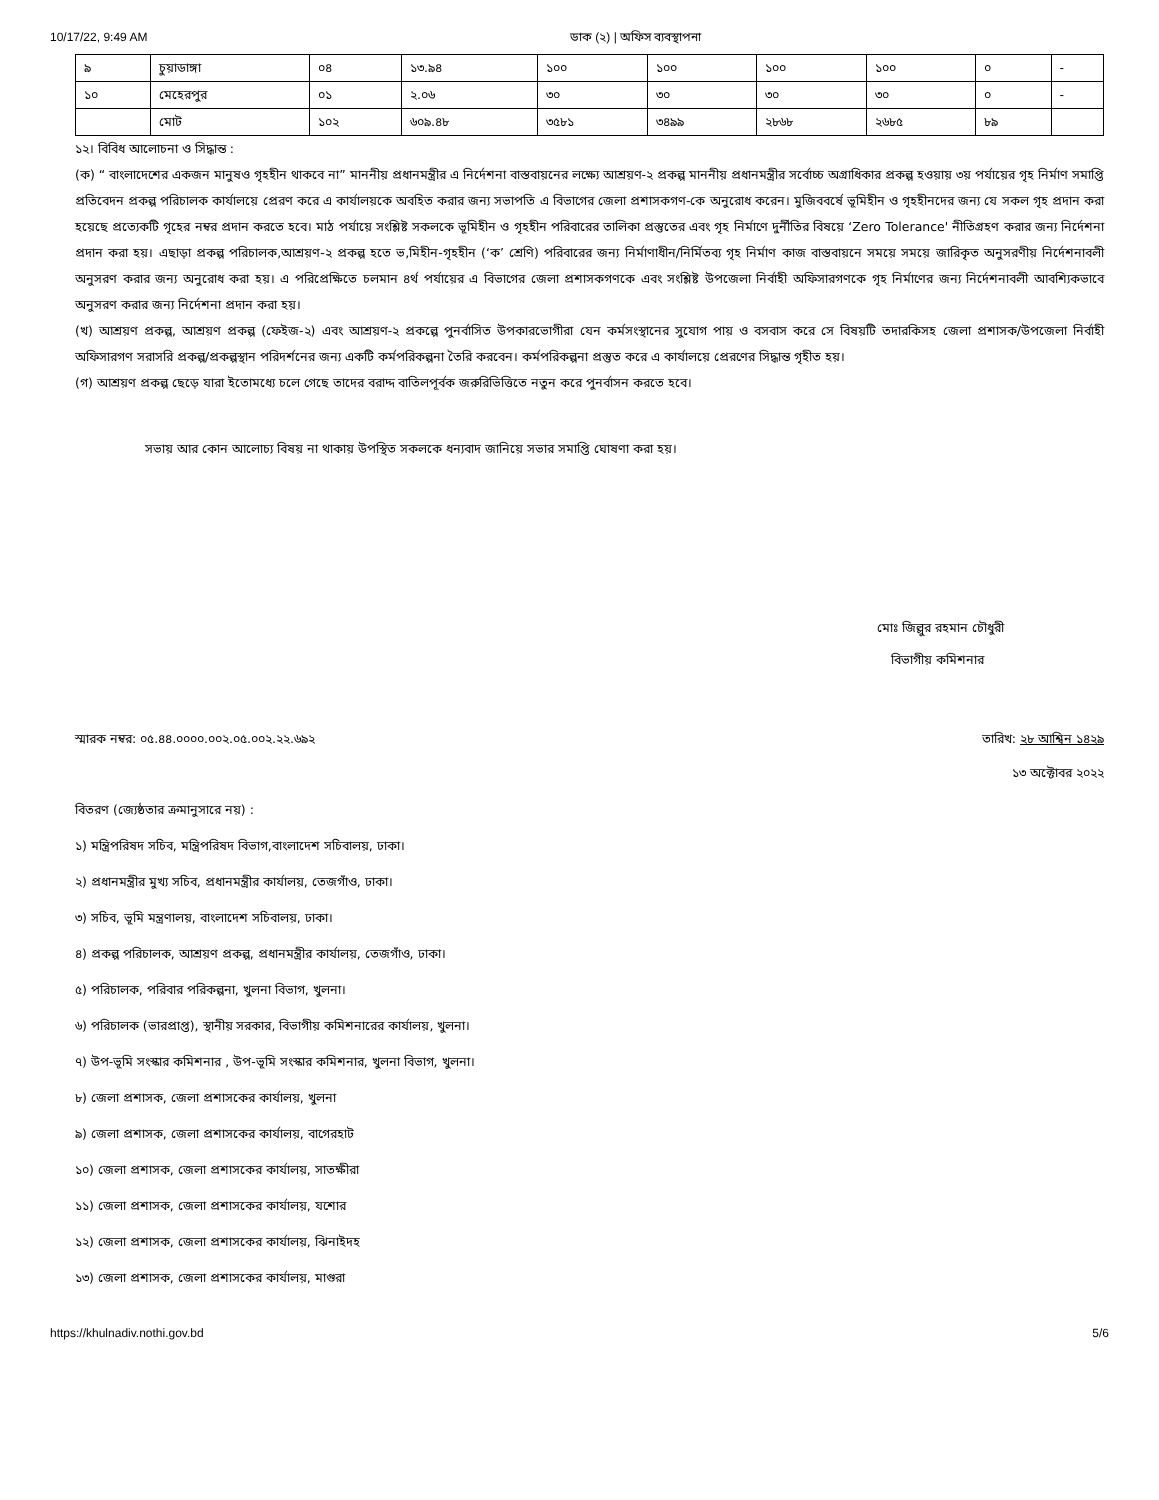10/17/22, 9:49 AM ডাক (২) | অফিস ব্যবস্থাপনা
| ৯ | চুয়াডাঙ্গা | ০৪ | ১৩.৯৪ | ১০০ | ১০০ | ১০০ | ১০০ | ০ | - |
| ১০ | মেহেরপুর | ০১ | ২.০৬ | ৩০ | ৩০ | ৩০ | ৩০ | ০ | - |
| | মোট | ১০২ | ৬০৯.৪৮ | ৩৫৮১ | ৩৪৯৯ | ২৮৬৮ | ২৬৮৫ | ৮৯ | |
১২। বিবিধ আলোচনা ও সিদ্ধান্ত :
(ক) “ বাংলাদেশের একজন মানুষও গৃহহীন থাকবে না” মাননীয় প্রধানমন্ত্রীর এ নির্দেশনা বাস্তবায়নের লক্ষ্যে আশ্রয়ণ-২ প্রকল্প মাননীয় প্রধানমন্ত্রীর সর্বোচ্চ অগ্রাধিকার প্রকল্প হওয়ায় ৩য় পর্যায়ের গৃহ নির্মাণ সমাপ্তি প্রতিবেদন প্রকল্প পরিচালক কার্যালয়ে প্রেরণ করে এ কার্যালয়কে অবহিত করার জন্য সভাপতি এ বিভাগের জেলা প্রশাসকগণ-কে অনুরোধ করেন। মুজিববর্ষে ভূমিহীন ও গৃহহীনদের জন্য যে সকল গৃহ প্রদান করা হয়েছে প্রত্যেকটি গৃহের নম্বর প্রদান করতে হবে। মাঠ পর্যায়ে সংশ্লিষ্ট সকলকে ভূমিহীন ও গৃহহীন পরিবারের তালিকা প্রস্তুতের এবং গৃহ নির্মাণে দুর্নীতির বিষয়ে ‘Zero Tolerance' নীতিগ্রহণ করার জন্য নির্দেশনা প্রদান করা হয়। এছাড়া প্রকল্প পরিচালক,আশ্রয়ণ-২ প্রকল্প হতে ভ‚মিহীন-গৃহহীন (‘ক’ শ্রেণি) পরিবারের জন্য নির্মাণাধীন/নির্মিতব্য গৃহ নির্মাণ কাজ বাস্তবায়নে সময়ে সময়ে জারিকৃত অনুসরণীয় নির্দেশনাবলী অনুসরণ করার জন্য অনুরোধ করা হয়। এ পরিপ্রেক্ষিতে চলমান ৪র্থ পর্যায়ের এ বিভাগের জেলা প্রশাসকগণকে এবং সংশ্লিষ্ট উপজেলা নির্বাহী অফিসারগণকে গৃহ নির্মাণের জন্য নির্দেশনাবলী আবশ্যিকভাবে অনুসরণ করার জন্য নির্দেশনা প্রদান করা হয়।
(খ) আশ্রয়ণ প্রকল্প, আশ্রয়ণ প্রকল্প (ফেইজ-২) এবং আশ্রয়ণ-২ প্রকল্পে পুনর্বাসিত উপকারভোগীরা যেন কর্মসংস্থানের সুযোগ পায় ও বসবাস করে সে বিষয়টি তদারকিসহ জেলা প্রশাসক/উপজেলা নির্বাহী অফিসারগণ সরাসরি প্রকল্প/প্রকল্পস্থান পরিদর্শনের জন্য একটি কর্মপরিকল্পনা তৈরি করবেন। কর্মপরিকল্পনা প্রস্তুত করে এ কার্যালয়ে প্রেরণের সিদ্ধান্ত গৃহীত হয়।
(গ) আশ্রয়ণ প্রকল্প ছেড়ে যারা ইতোমধ্যে চলে গেছে তাদের বরাদ্দ বাতিলপূর্বক জরুরিভিত্তিতে নতুন করে পুনর্বাসন করতে হবে।
সভায় আর কোন আলোচ্য বিষয় না থাকায় উপস্থিত সকলকে ধন্যবাদ জানিয়ে সভার সমাপ্তি ঘোষণা করা হয়।
মোঃ জিল্লুর রহমান চৌধুরী
বিভাগীয় কমিশনার
স্মারক নম্বর: ০৫.৪৪.০০০০.০০২.০৫.০০২.২২.৬৯২ তারিখ: ২৮ আশ্বিন ১৪২৯
১৩ অক্টোবর ২০২২
বিতরণ (জ্যেষ্ঠতার ক্রমানুসারে নয়) :
১) মন্ত্রিপরিষদ সচিব, মন্ত্রিপরিষদ বিভাগ,বাংলাদেশ সচিবালয়, ঢাকা।
২) প্রধানমন্ত্রীর মুখ্য সচিব, প্রধানমন্ত্রীর কার্যালয়, তেজগাঁও, ঢাকা।
৩) সচিব, ভূমি মন্ত্রণালয়, বাংলাদেশ সচিবালয়, ঢাকা।
৪) প্রকল্প পরিচালক, আশ্রয়ণ প্রকল্প, প্রধানমন্ত্রীর কার্যালয়, তেজগাঁও, ঢাকা।
৫) পরিচালক, পরিবার পরিকল্পনা, খুলনা বিভাগ, খুলনা।
৬) পরিচালক (ভারপ্রাপ্ত), স্থানীয় সরকার, বিভাগীয় কমিশনারের কার্যালয়, খুলনা।
৭) উপ-ভূমি সংস্কার কমিশনার , উপ-ভূমি সংস্কার কমিশনার, খুলনা বিভাগ, খুলনা।
৮) জেলা প্রশাসক, জেলা প্রশাসকের কার্যালয়, খুলনা
৯) জেলা প্রশাসক, জেলা প্রশাসকের কার্যালয়, বাগেরহাট
১০) জেলা প্রশাসক, জেলা প্রশাসকের কার্যালয়, সাতক্ষীরা
১১) জেলা প্রশাসক, জেলা প্রশাসকের কার্যালয়, যশোর
১২) জেলা প্রশাসক, জেলা প্রশাসকের কার্যালয়, ঝিনাইদহ
১৩) জেলা প্রশাসক, জেলা প্রশাসকের কার্যালয়, মাগুরা
https://khulnadiv.nothi.gov.bd 5/6